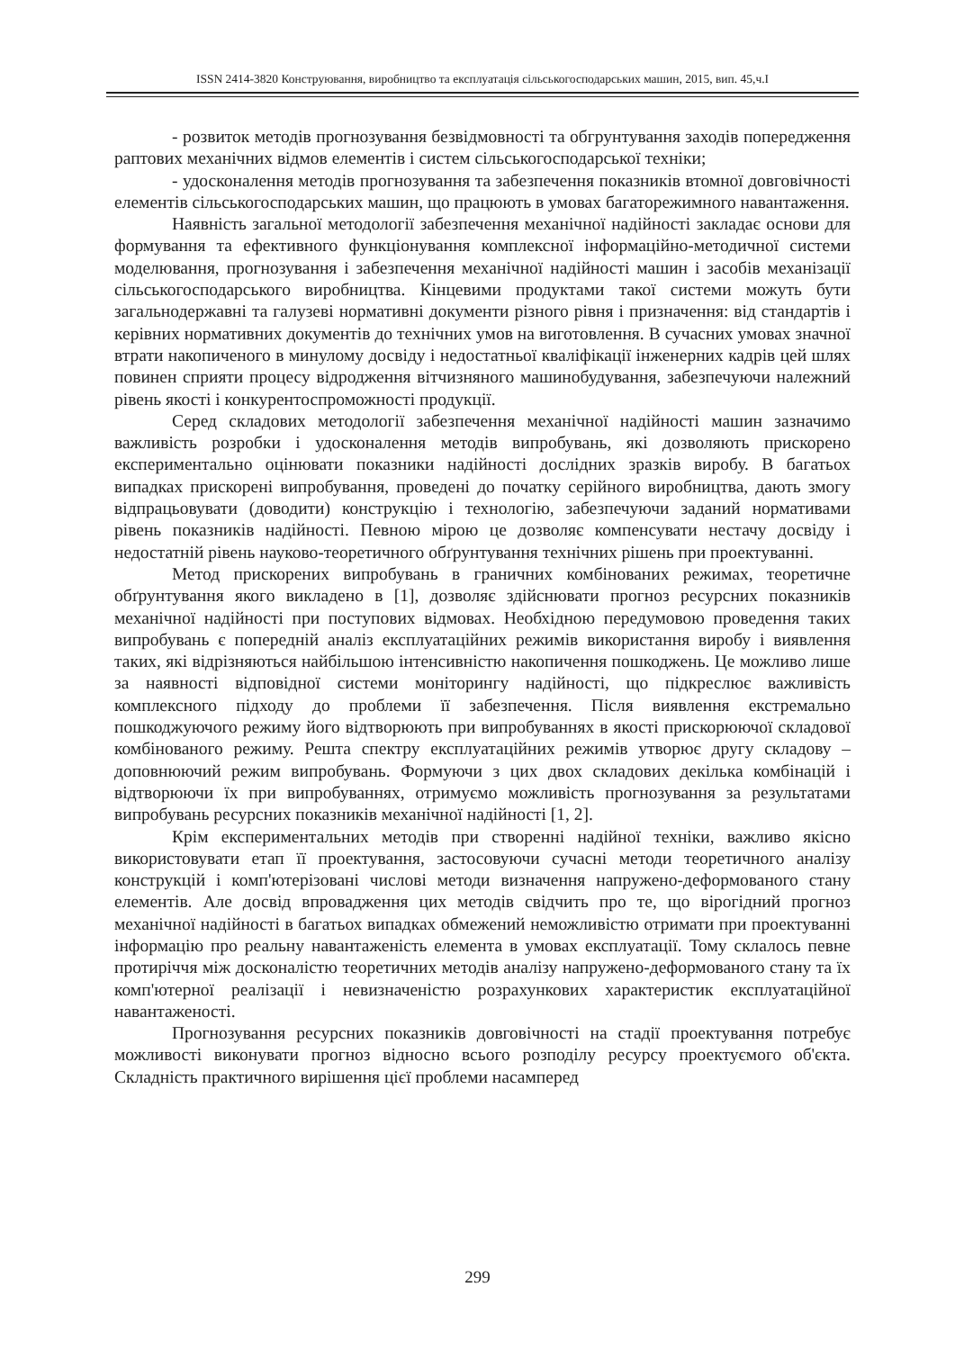ISSN 2414-3820 Конструювання, виробництво та експлуатація сільськогосподарських машин, 2015, вип. 45,ч.І
- розвиток методів прогнозування безвідмовності та обгрунтування заходів попередження раптових механічних відмов елементів і систем сільськогосподарської техніки;
- удосконалення методів прогнозування та забезпечення показників втомної довговічності елементів сільськогосподарських машин, що працюють в умовах багаторежимного навантаження.
Наявність загальної методології забезпечення механічної надійності закладає основи для формування та ефективного функціонування комплексної інформаційно-методичної системи моделювання, прогнозування і забезпечення механічної надійності машин і засобів механізації сільськогосподарського виробництва. Кінцевими продуктами такої системи можуть бути загальнодержавні та галузеві нормативні документи різного рівня і призначення: від стандартів і керівних нормативних документів до технічних умов на виготовлення. В сучасних умовах значної втрати накопиченого в минулому досвіду і недостатньої кваліфікації інженерних кадрів цей шлях повинен сприяти процесу відродження вітчизняного машинобудування, забезпечуючи належний рівень якості і конкурентоспроможності продукції.
Серед складових методології забезпечення механічної надійності машин зазначимо важливість розробки і удосконалення методів випробувань, які дозволяють прискорено експериментально оцінювати показники надійності дослідних зразків виробу. В багатьох випадках прискорені випробування, проведені до початку серійного виробництва, дають змогу відпрацьовувати (доводити) конструкцію і технологію, забезпечуючи заданий нормативами рівень показників надійності. Певною мірою це дозволяє компенсувати нестачу досвіду і недостатній рівень науково-теоретичного обґрунтування технічних рішень при проектуванні.
Метод прискорених випробувань в граничних комбінованих режимах, теоретичне обґрунтування якого викладено в [1], дозволяє здійснювати прогноз ресурсних показників механічної надійності при поступових відмовах. Необхідною передумовою проведення таких випробувань є попередній аналіз експлуатаційних режимів використання виробу і виявлення таких, які відрізняються найбільшою інтенсивністю накопичення пошкоджень. Це можливо лише за наявності відповідної системи моніторингу надійності, що підкреслює важливість комплексного підходу до проблеми її забезпечення. Після виявлення екстремально пошкоджуючого режиму його відтворюють при випробуваннях в якості прискорюючої складової комбінованого режиму. Решта спектру експлуатаційних режимів утворює другу складову – доповнюючий режим випробувань. Формуючи з цих двох складових декілька комбінацій і відтворюючи їх при випробуваннях, отримуємо можливість прогнозування за результатами випробувань ресурсних показників механічної надійності [1, 2].
Крім експериментальних методів при створенні надійної техніки, важливо якісно використовувати етап її проектування, застосовуючи сучасні методи теоретичного аналізу конструкцій і комп'ютерізовані числові методи визначення напружено-деформованого стану елементів. Але досвід впровадження цих методів свідчить про те, що вірогідний прогноз механічної надійності в багатьох випадках обмежений неможливістю отримати при проектуванні інформацію про реальну навантаженість елемента в умовах експлуатації. Тому склалось певне протиріччя між досконалістю теоретичних методів аналізу напружено-деформованого стану та їх комп'ютерної реалізації і невизначеністю розрахункових характеристик експлуатаційної навантаженості.
Прогнозування ресурсних показників довговічності на стадії проектування потребує можливості виконувати прогноз відносно всього розподілу ресурсу проектуємого об'єкта. Складність практичного вирішення цієї проблеми насамперед
299